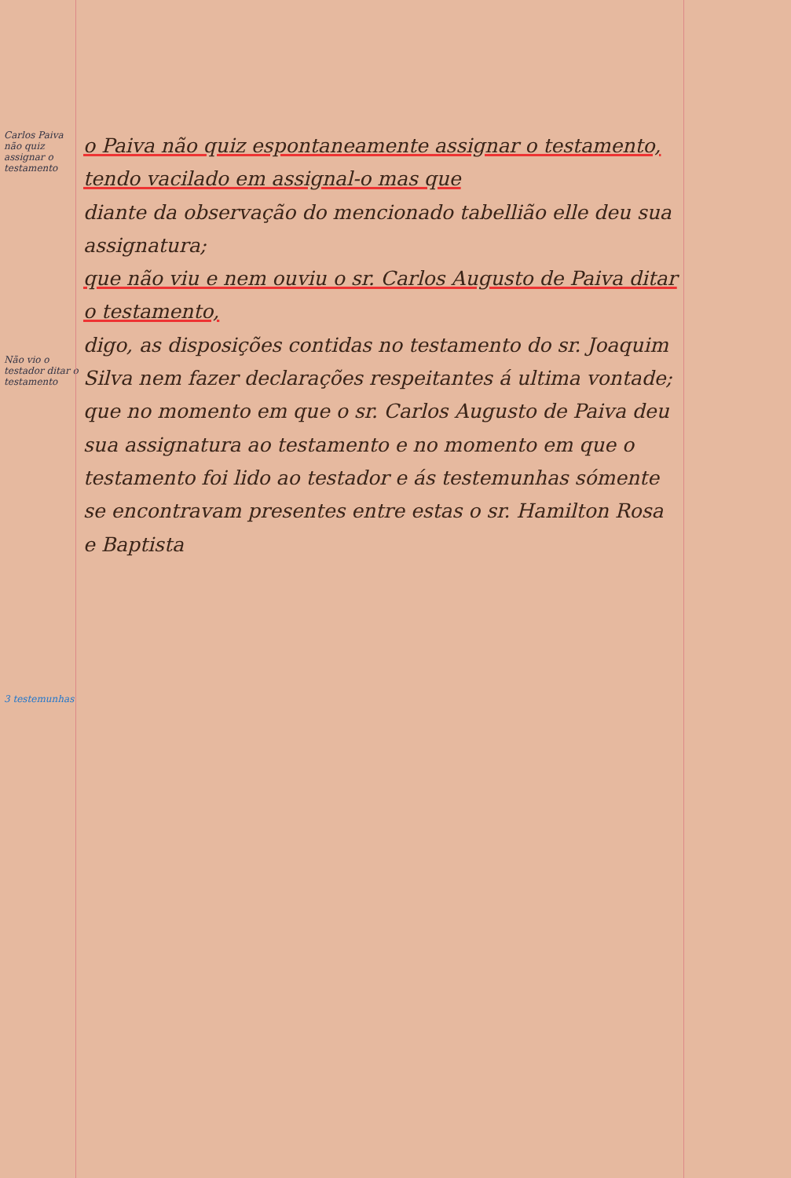Carlos Paiva não quiz assignar o testamento
Não vio o testador ditar o testamento
3 testemunhas
o Paiva não quiz espontaneamente assignar o testamento, tendo vacilado em assignal-o mas que
diante da observação do mencionado tabellião elle deu sua assignatura;
que não viu e nem ouviu o sr. Carlos Augusto de Paiva ditar o testamento,
digo, as disposições contidas no testamento do sr. Joaquim Silva nem fazer declarações respeitantes á ultima vontade;
que no momento em que o sr. Carlos Augusto de Paiva deu sua assignatura ao testamento e no momento em que o testamento foi lido ao testador e ás testemunhas sómente se encontravam presentes entre estas o sr. Hamilton Rosa e Baptista